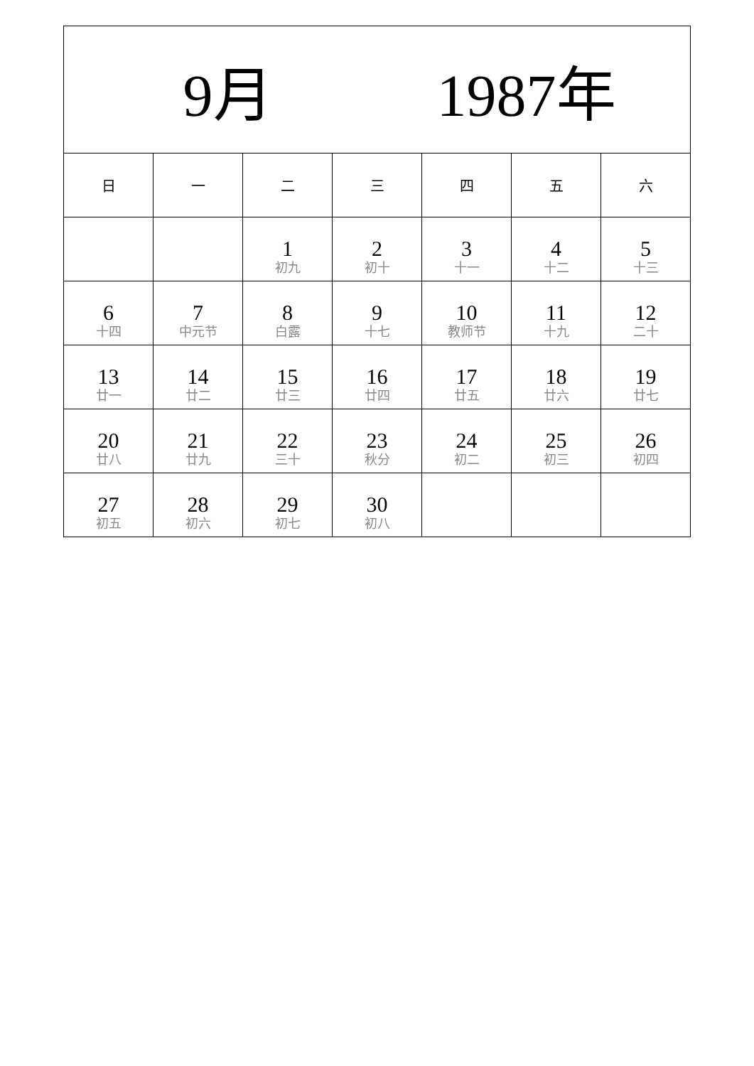| 9月 1987年 | | | | | | |
| 日 | 一 | 二 | 三 | 四 | 五 | 六 |
| | | 1 初九 | 2 初十 | 3 十一 | 4 十二 | 5 十三 |
| 6 十四 | 7 中元节 | 8 白露 | 9 十七 | 10 教师节 | 11 十九 | 12 二十 |
| 13 廿一 | 14 廿二 | 15 廿三 | 16 廿四 | 17 廿五 | 18 廿六 | 19 廿七 |
| 20 廿八 | 21 廿九 | 22 三十 | 23 秋分 | 24 初二 | 25 初三 | 26 初四 |
| 27 初五 | 28 初六 | 29 初七 | 30 初八 | | | |